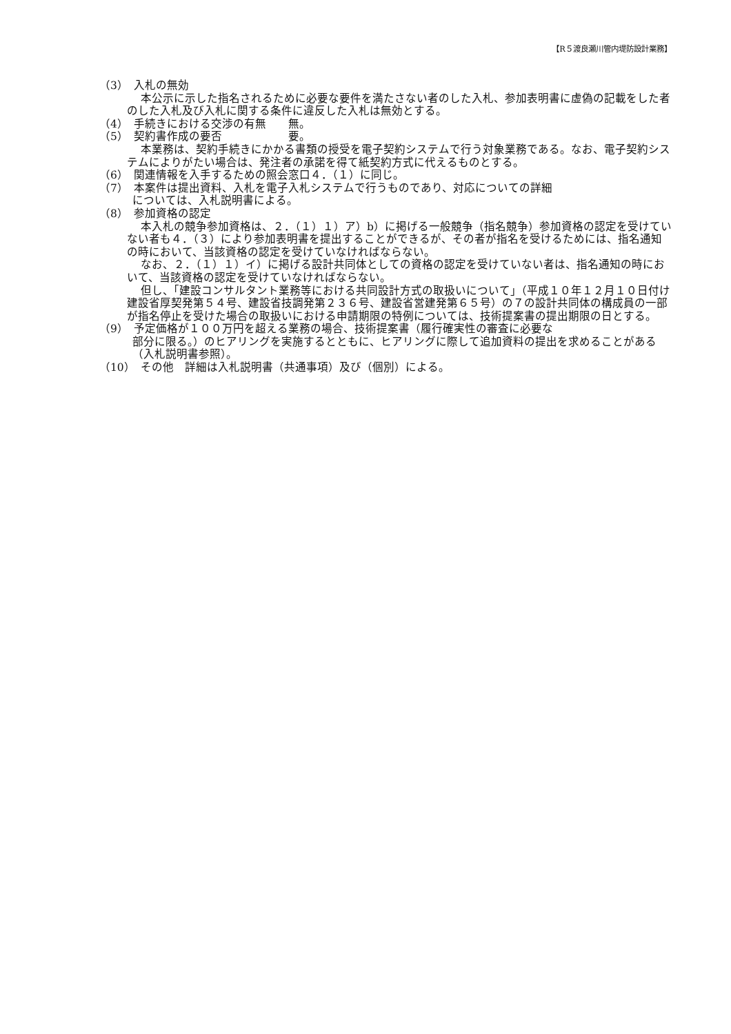【R５渡良瀬川管内堤防設計業務】
（3）　入札の無効
本公示に示した指名されるために必要な要件を満たさない者のした入札、参加表明書に虚偽の記載をした者のした入札及び入札に関する条件に違反した入札は無効とする。
（4）　手続きにおける交渉の有無　　無。
（5）　契約書作成の要否　　　　　　要。
本業務は、契約手続きにかかる書類の授受を電子契約システムで行う対象業務である。なお、電子契約システムによりがたい場合は、発注者の承諾を得て紙契約方式に代えるものとする。
（6）　関連情報を入手するための照会窓口４．（１）に同じ。
（7）　本案件は提出資料、入札を電子入札システムで行うものであり、対応についての詳細
については、入札説明書による。
（8）　参加資格の認定
本入札の競争参加資格は、２．（１）１）ア）b）に掲げる一般競争（指名競争）参加資格の認定を受けていない者も４．（３）により参加表明書を提出することができるが、その者が指名を受けるためには、指名通知の時において、当該資格の認定を受けていなければならない。
なお、２．（１）１）イ）に掲げる設計共同体としての資格の認定を受けていない者は、指名通知の時において、当該資格の認定を受けていなければならない。
但し、「建設コンサルタント業務等における共同設計方式の取扱いについて」（平成１０年１２月１０日付け建設省厚契発第５４号、建設省技調発第２３６号、建設省営建発第６５号）の７の設計共同体の構成員の一部が指名停止を受けた場合の取扱いにおける申請期限の特例については、技術提案書の提出期限の日とする。
（9）　予定価格が１００万円を超える業務の場合、技術提案書（履行確実性の審査に必要な
部分に限る。）のヒアリングを実施するとともに、ヒアリングに際して追加資料の提出を求めることがある（入札説明書参照）。
（10）　その他　詳細は入札説明書（共通事項）及び（個別）による。